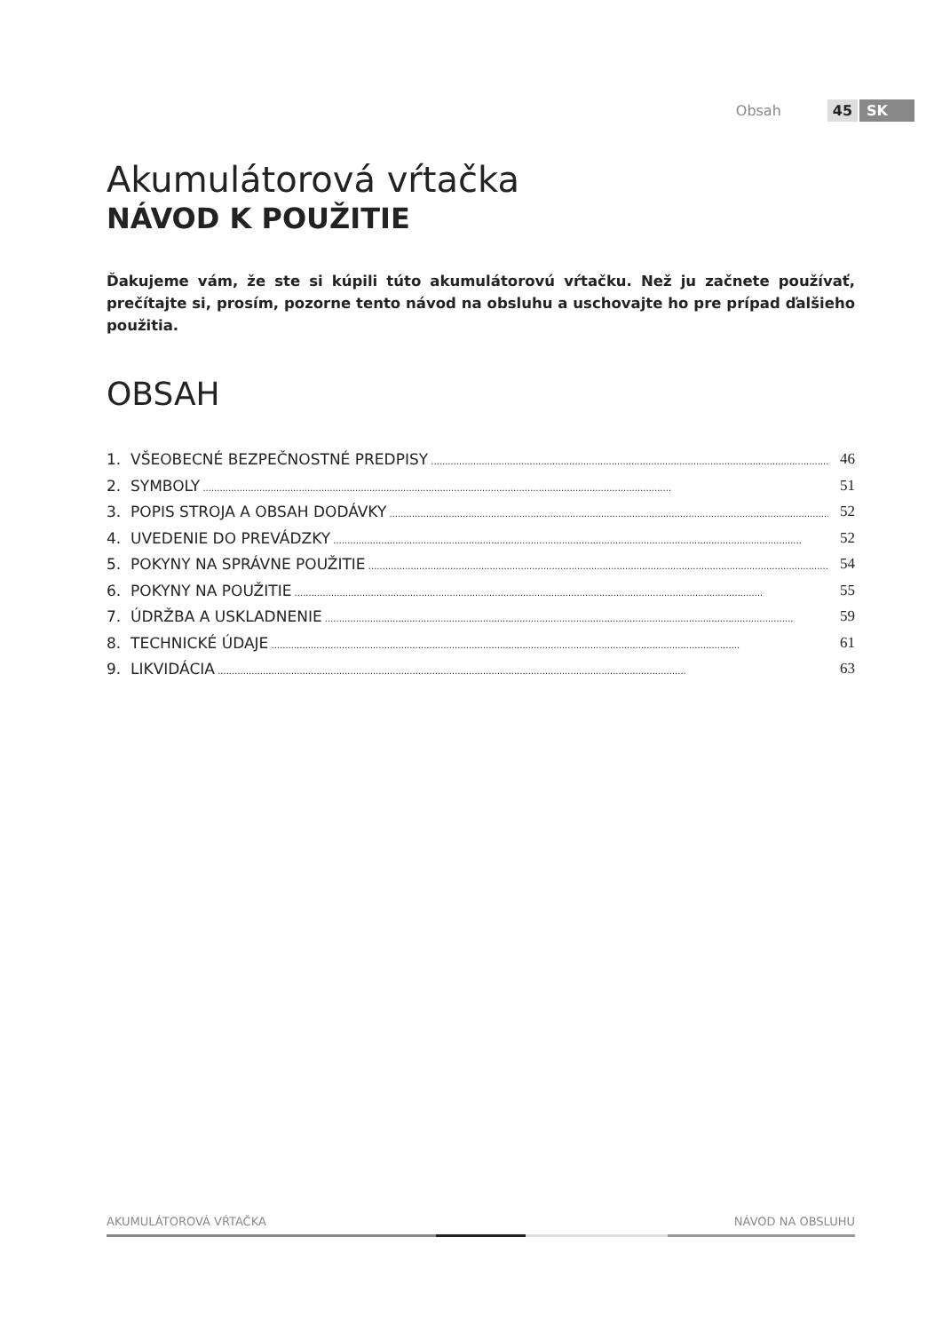Obsah 45 SK
Akumulátorová vŕtačka
NÁVOD K POUŽITIE
Ďakujeme vám, že ste si kúpili túto akumulátorovú vŕtačku. Než ju začnete používať, prečítajte si, prosím, pozorne tento návod na obsluhu a uschovajte ho pre prípad ďalšieho použitia.
OBSAH
1. VŠEOBECNÉ BEZPEČNOSTNÉ PREDPISY 46
2. SYMBOLY 51
3. POPIS STROJA A OBSAH DODÁVKY 52
4. UVEDENIE DO PREVÁDZKY 52
5. POKYNY NA SPRÁVNE POUŽITIE 54
6. POKYNY NA POUŽITIE 55
7. ÚDRŽBA A USKLADNENIE 59
8. TECHNICKÉ ÚDAJE 61
9. LIKVIDÁCIA 63
AKUMULÁTOROVÁ VŔTAČKA NÁVOD NA OBSLUHU